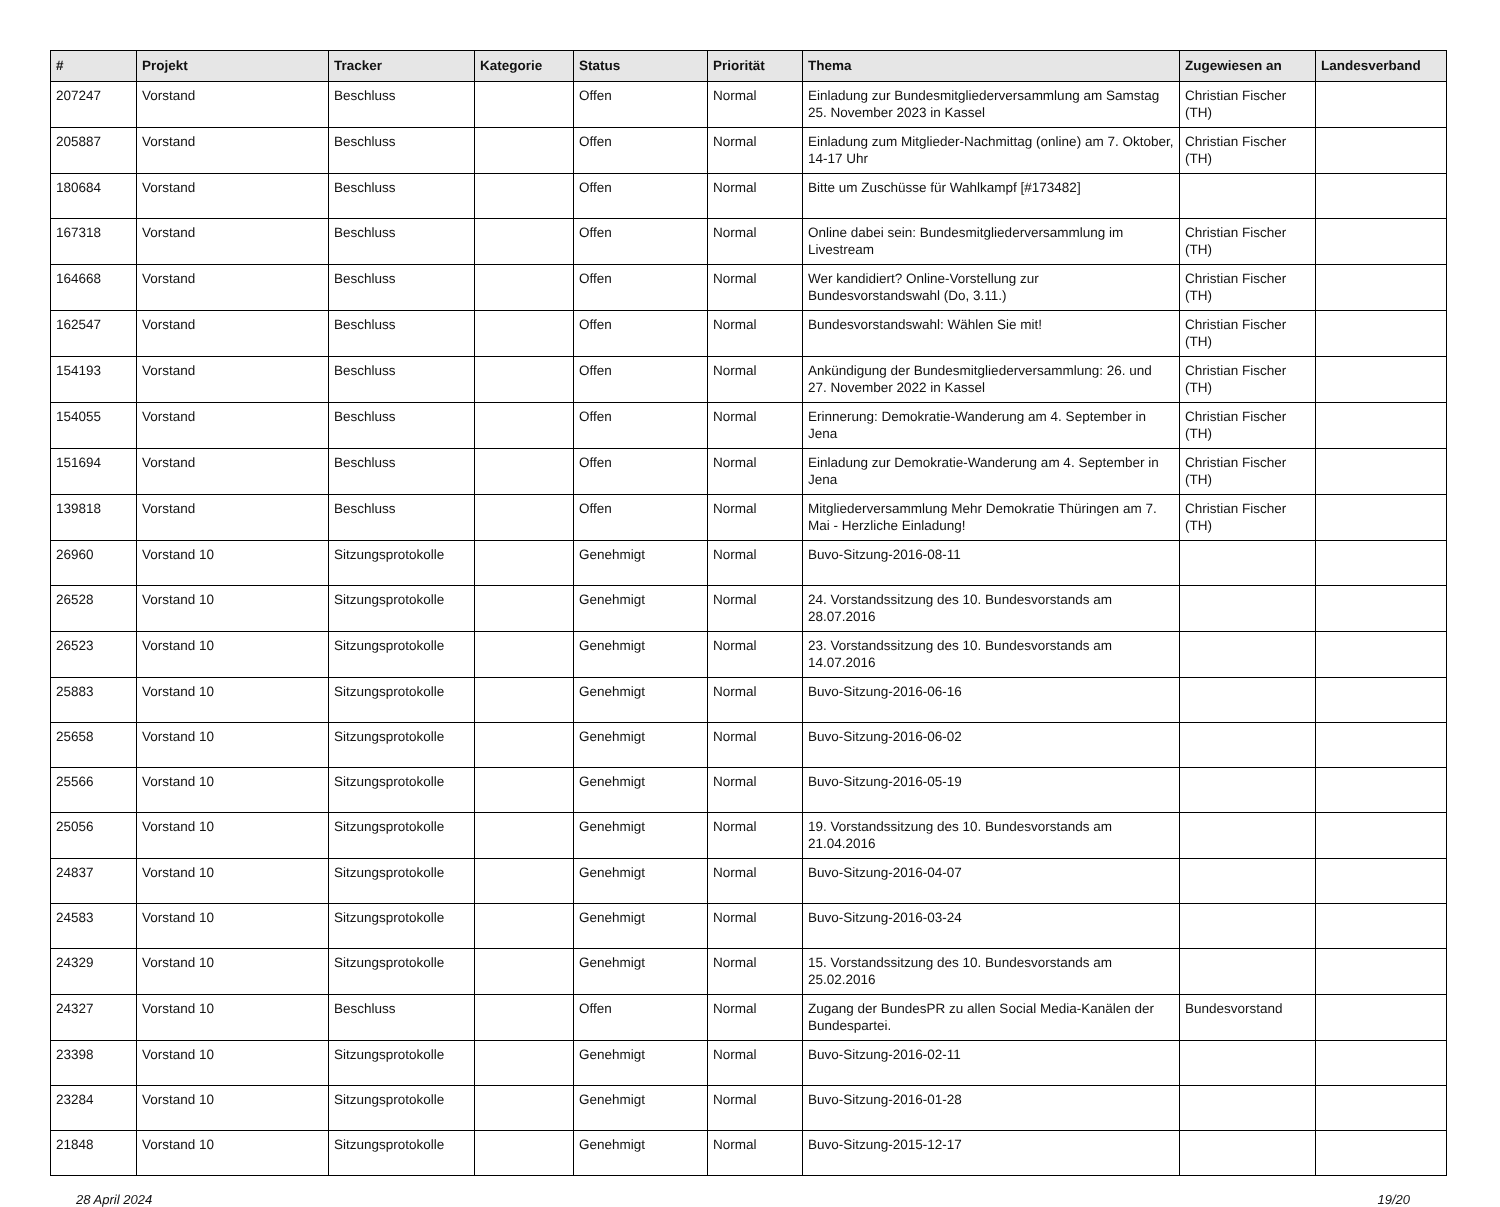| # | Projekt | Tracker | Kategorie | Status | Priorität | Thema | Zugewiesen an | Landesverband |
| --- | --- | --- | --- | --- | --- | --- | --- | --- |
| 207247 | Vorstand | Beschluss | | Offen | Normal | Einladung zur Bundesmitgliederversammlung am Samstag 25. November 2023 in Kassel | Christian Fischer (TH) | |
| 205887 | Vorstand | Beschluss | | Offen | Normal | Einladung zum Mitglieder-Nachmittag (online) am 7. Oktober, 14-17 Uhr | Christian Fischer (TH) | |
| 180684 | Vorstand | Beschluss | | Offen | Normal | Bitte um Zuschüsse für Wahlkampf [#173482] | | |
| 167318 | Vorstand | Beschluss | | Offen | Normal | Online dabei sein: Bundesmitgliederversammlung im Livestream | Christian Fischer (TH) | |
| 164668 | Vorstand | Beschluss | | Offen | Normal | Wer kandidiert? Online-Vorstellung zur Bundesvorstandswahl (Do, 3.11.) | Christian Fischer (TH) | |
| 162547 | Vorstand | Beschluss | | Offen | Normal | Bundesvorstandswahl: Wählen Sie mit! | Christian Fischer (TH) | |
| 154193 | Vorstand | Beschluss | | Offen | Normal | Ankündigung der Bundesmitgliederversammlung: 26. und 27. November 2022 in Kassel | Christian Fischer (TH) | |
| 154055 | Vorstand | Beschluss | | Offen | Normal | Erinnerung: Demokratie-Wanderung am 4. September in Jena | Christian Fischer (TH) | |
| 151694 | Vorstand | Beschluss | | Offen | Normal | Einladung zur Demokratie-Wanderung am 4. September in Jena | Christian Fischer (TH) | |
| 139818 | Vorstand | Beschluss | | Offen | Normal | Mitgliederversammlung Mehr Demokratie Thüringen am 7. Mai - Herzliche Einladung! | Christian Fischer (TH) | |
| 26960 | Vorstand 10 | Sitzungsprotokolle | | Genehmigt | Normal | Buvo-Sitzung-2016-08-11 | | |
| 26528 | Vorstand 10 | Sitzungsprotokolle | | Genehmigt | Normal | 24. Vorstandssitzung des 10. Bundesvorstands am 28.07.2016 | | |
| 26523 | Vorstand 10 | Sitzungsprotokolle | | Genehmigt | Normal | 23. Vorstandssitzung des 10. Bundesvorstands am 14.07.2016 | | |
| 25883 | Vorstand 10 | Sitzungsprotokolle | | Genehmigt | Normal | Buvo-Sitzung-2016-06-16 | | |
| 25658 | Vorstand 10 | Sitzungsprotokolle | | Genehmigt | Normal | Buvo-Sitzung-2016-06-02 | | |
| 25566 | Vorstand 10 | Sitzungsprotokolle | | Genehmigt | Normal | Buvo-Sitzung-2016-05-19 | | |
| 25056 | Vorstand 10 | Sitzungsprotokolle | | Genehmigt | Normal | 19. Vorstandssitzung des 10. Bundesvorstands am 21.04.2016 | | |
| 24837 | Vorstand 10 | Sitzungsprotokolle | | Genehmigt | Normal | Buvo-Sitzung-2016-04-07 | | |
| 24583 | Vorstand 10 | Sitzungsprotokolle | | Genehmigt | Normal | Buvo-Sitzung-2016-03-24 | | |
| 24329 | Vorstand 10 | Sitzungsprotokolle | | Genehmigt | Normal | 15. Vorstandssitzung des 10. Bundesvorstands am 25.02.2016 | | |
| 24327 | Vorstand 10 | Beschluss | | Offen | Normal | Zugang der BundesPR zu allen Social Media-Kanälen der Bundespartei. | Bundesvorstand | |
| 23398 | Vorstand 10 | Sitzungsprotokolle | | Genehmigt | Normal | Buvo-Sitzung-2016-02-11 | | |
| 23284 | Vorstand 10 | Sitzungsprotokolle | | Genehmigt | Normal | Buvo-Sitzung-2016-01-28 | | |
| 21848 | Vorstand 10 | Sitzungsprotokolle | | Genehmigt | Normal | Buvo-Sitzung-2015-12-17 | | |
28 April 2024 19/20